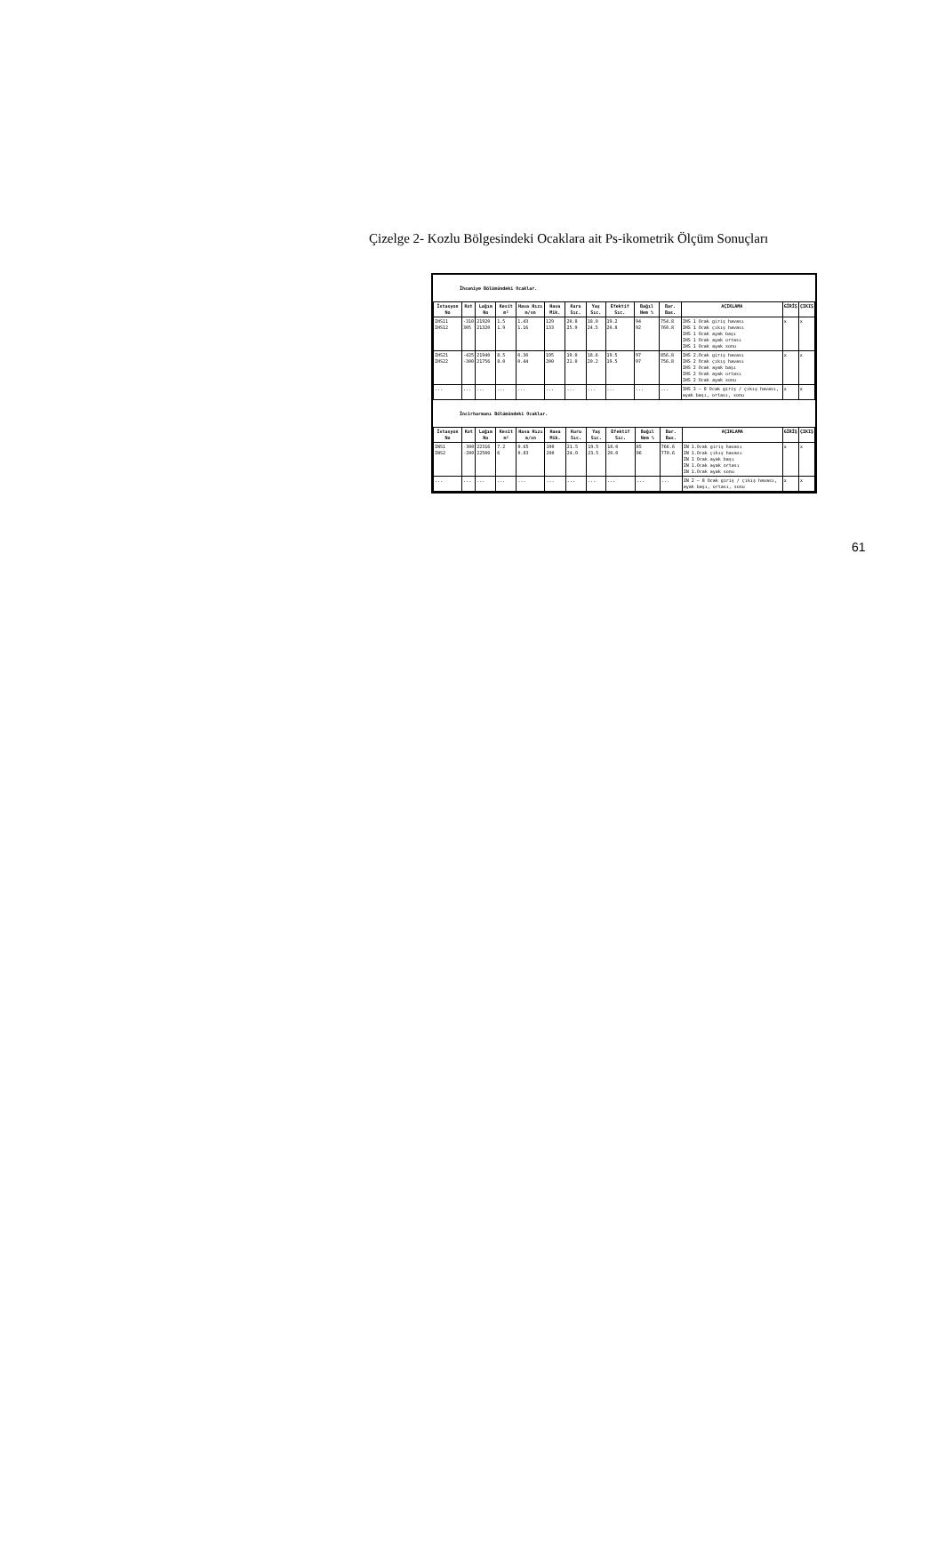Çizelge 2- Kozlu Bölgesindeki Ocaklara ait Ps-ikometrik Ölçüm Sonuçları
İhsaniye Bölümündeki Ocaklar.
| İstasyon No | Kot | Lağım No | Kesit m² | Hava Hızı m/sn | Hava Mik. | Kuru Sıc. | Yaş Sıc. | Efektif Sıc. | Bağıl Nem % | Bar. Bas. | AÇIKLAMA | GİRİŞ | ÇIKIŞ |
| --- | --- | --- | --- | --- | --- | --- | --- | --- | --- | --- | --- | --- | --- |
| IHS11 IHS12 | -310 305 | 21920 21320 | 1.5 1.9 | 1.43 1.16 | 129 133 | 20.8 25.9 | 18.0 24.5 | 19.2 20.8 | 94 92 | 754.8 760.8 | IHS 1 Ocak giriş havası IHS 1 Ocak çıkış havası IHS 1 Ocak ayak başı IHS 1 Ocak ayak ortası IHS 1 Ocak ayak sonu | x | x |
| IHS21 IHS22 | -425 -300 | 21940 21756 | 8.5 8.0 | 0.30 0.44 | 195 200 | 19.0 21.0 | 18.6 20.2 | 19.5 19.5 | 97 97 | 856.8 756.8 | IHS 2.Ocak giriş havası IHS 2 Ocak çıkış havası IHS 2 Ocak ayak başı IHS 2 Ocak ayak ortası IHS 2 Ocak ayak sonu | x | x |
| ... | ... | ... | ... | ... | ... | ... | ... | ... | ... | ... | IHS 3 – 8 Ocak giriş / çıkış havası, ayak başı, ortası, sonu | x | x |
İncirharmanı Bölümündeki Ocaklar.
| İstasyon No | Kot | Lağım No | Kesit m² | Hava Hızı m/sn | Hava Mik. | Kuru Sıc. | Yaş Sıc. | Efektif Sıc. | Bağıl Nem % | Bar. Bas. | AÇIKLAMA | GİRİŞ | ÇIKIŞ |
| --- | --- | --- | --- | --- | --- | --- | --- | --- | --- | --- | --- | --- | --- |
| INS1 INS2 | -300 -200 | 22316 22500 | 7.2 6 | 0.65 0.83 | 190 200 | 21.5 24.0 | 19.5 23.5 | 18.0 20.0 | 85 96 | 766.6 770.6 | IN 1.Ocak giriş havası IN 1.Ocak çıkış havası IN 1 Ocak ayak başı IN 1.Ocak ayak ortası IN 1.Ocak ayak sonu | x | x |
| ... | ... | ... | ... | ... | ... | ... | ... | ... | ... | ... | IN 2 – 8 Ocak giriş / çıkış havası, ayak başı, ortası, sonu | x | x |
61